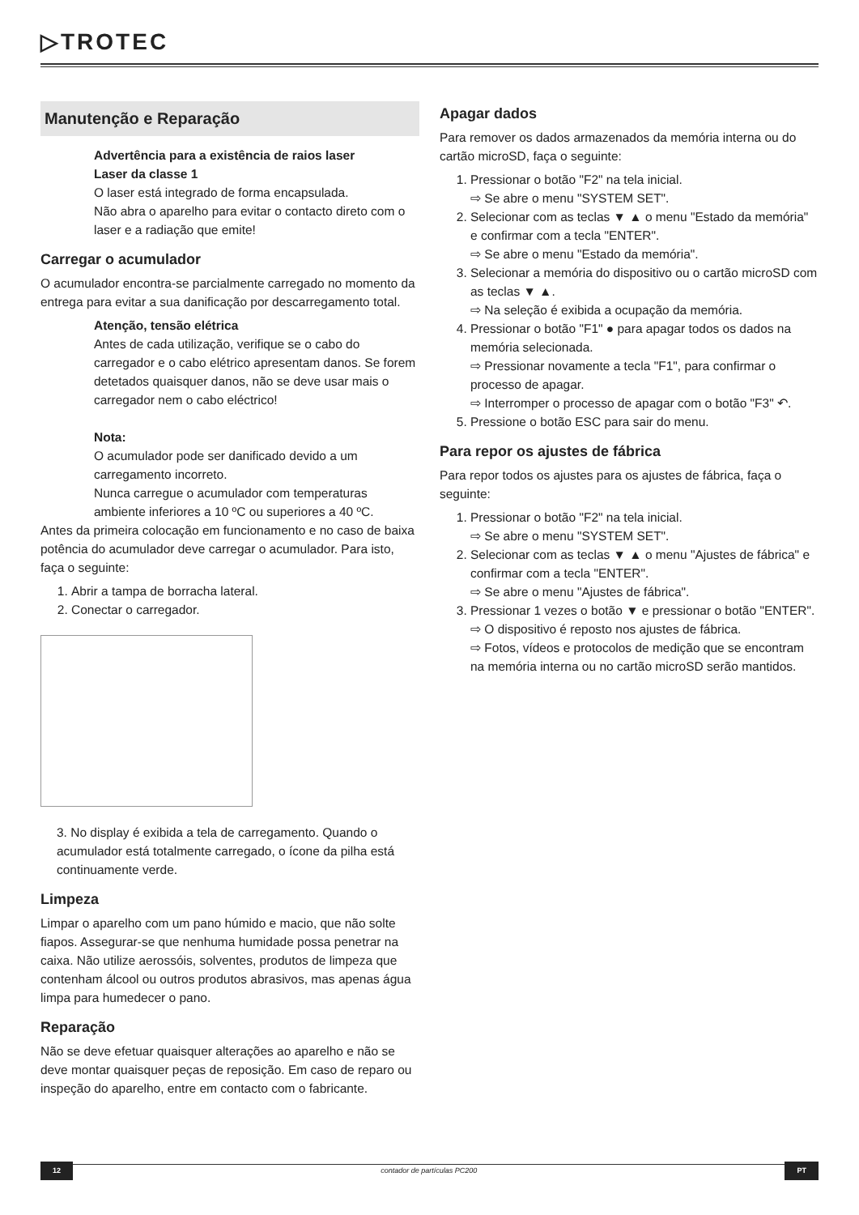▷TROTEC
Manutenção e Reparação
Advertência para a existência de raios laser
Laser da classe 1
O laser está integrado de forma encapsulada.
Não abra o aparelho para evitar o contacto direto com o laser e a radiação que emite!
Carregar o acumulador
O acumulador encontra-se parcialmente carregado no momento da entrega para evitar a sua danificação por descarregamento total.
Atenção, tensão elétrica
Antes de cada utilização, verifique se o cabo do carregador e o cabo elétrico apresentam danos. Se forem detetados quaisquer danos, não se deve usar mais o carregador nem o cabo eléctrico!
Nota:
O acumulador pode ser danificado devido a um carregamento incorreto.
Nunca carregue o acumulador com temperaturas ambiente inferiores a 10 ºC ou superiores a 40 ºC.
Antes da primeira colocação em funcionamento e no caso de baixa potência do acumulador deve carregar o acumulador. Para isto, faça o seguinte:
1. Abrir a tampa de borracha lateral.
2. Conectar o carregador.
3. No display é exibida a tela de carregamento. Quando o acumulador está totalmente carregado, o ícone da pilha está continuamente verde.
Limpeza
Limpar o aparelho com um pano húmido e macio, que não solte fiapos. Assegurar-se que nenhuma humidade possa penetrar na caixa. Não utilize aerossóis, solventes, produtos de limpeza que contenham álcool ou outros produtos abrasivos, mas apenas água limpa para humedecer o pano.
Reparação
Não se deve efetuar quaisquer alterações ao aparelho e não se deve montar quaisquer peças de reposição. Em caso de reparo ou inspeção do aparelho, entre em contacto com o fabricante.
Apagar dados
Para remover os dados armazenados da memória interna ou do cartão microSD, faça o seguinte:
1. Pressionar o botão "F2" na tela inicial.
⇨ Se abre o menu "SYSTEM SET".
2. Selecionar com as teclas ▼ ▲ o menu "Estado da memória" e confirmar com a tecla "ENTER".
⇨ Se abre o menu "Estado da memória".
3. Selecionar a memória do dispositivo ou o cartão microSD com as teclas ▼ ▲.
⇨ Na seleção é exibida a ocupação da memória.
4. Pressionar o botão "F1" ● para apagar todos os dados na memória selecionada.
⇨ Pressionar novamente a tecla "F1", para confirmar o processo de apagar.
⇨ Interromper o processo de apagar com o botão "F3" ↶.
5. Pressione o botão ESC para sair do menu.
Para repor os ajustes de fábrica
Para repor todos os ajustes para os ajustes de fábrica, faça o seguinte:
1. Pressionar o botão "F2" na tela inicial.
⇨ Se abre o menu "SYSTEM SET".
2. Selecionar com as teclas ▼ ▲ o menu "Ajustes de fábrica" e confirmar com a tecla "ENTER".
⇨ Se abre o menu "Ajustes de fábrica".
3. Pressionar 1 vezes o botão ▼ e pressionar o botão "ENTER".
⇨ O dispositivo é reposto nos ajustes de fábrica.
⇨ Fotos, vídeos e protocolos de medição que se encontram na memória interna ou no cartão microSD serão mantidos.
12 contador de partículas PC200 PT